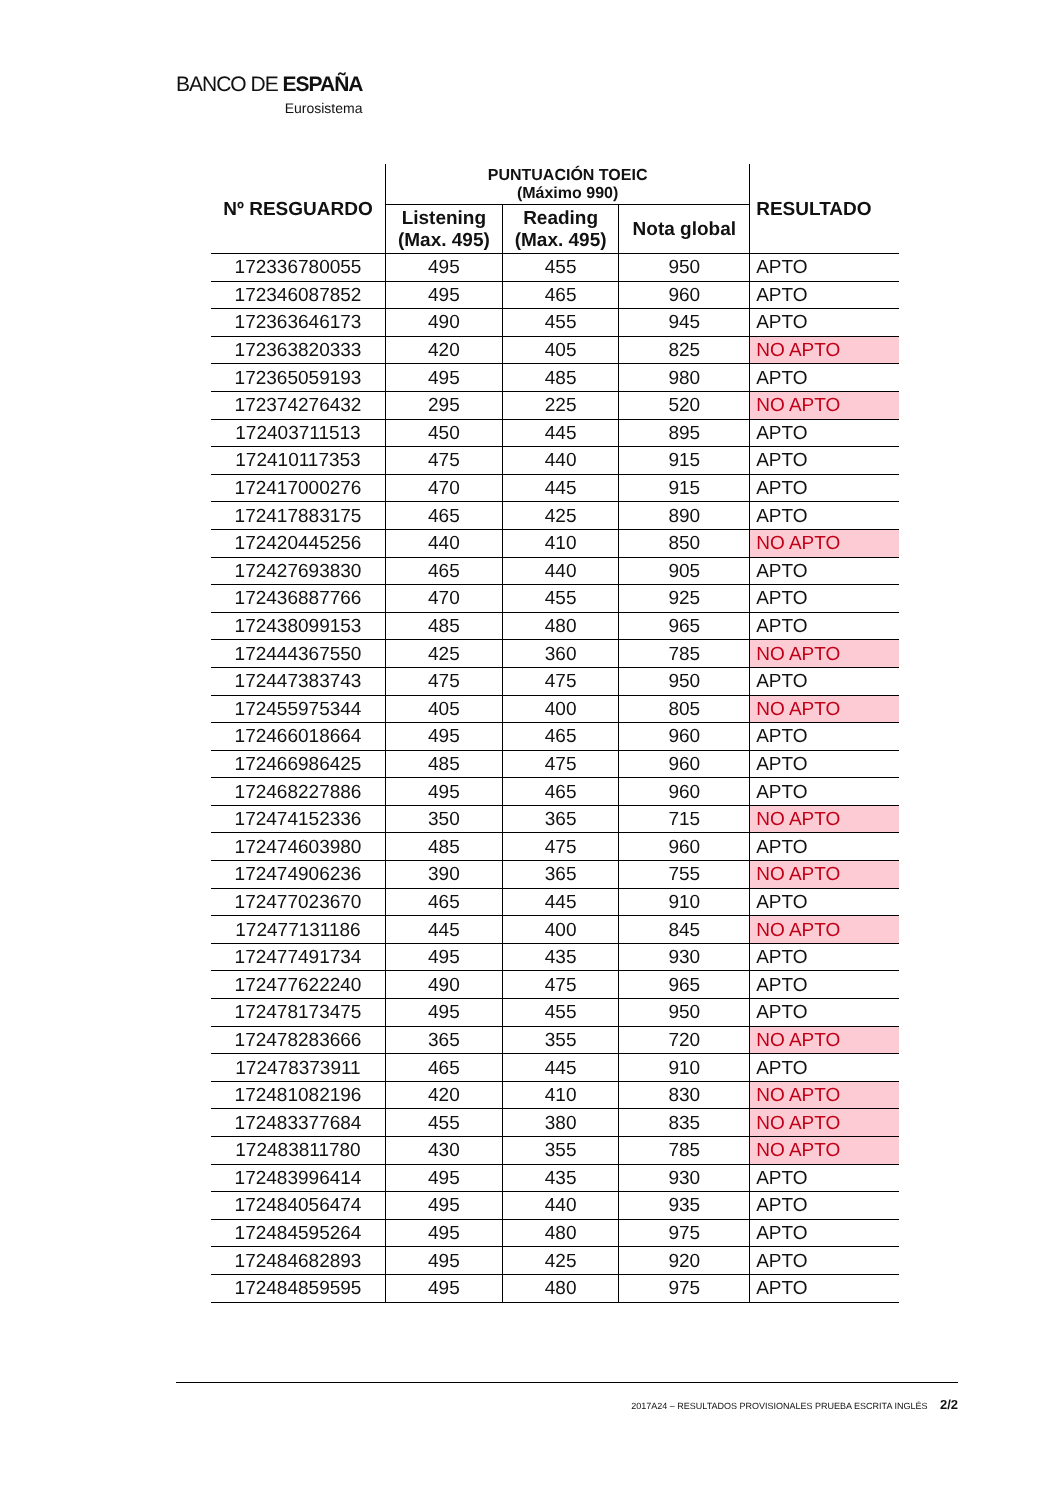BANCO DE ESPAÑA
Eurosistema
| Nº RESGUARDO | PUNTUACIÓN TOEIC (Máximo 990) | | | RESULTADO |
| --- | --- | --- | --- | --- |
| | Listening (Max. 495) | Reading (Max. 495) | Nota global | |
| 172336780055 | 495 | 455 | 950 | APTO |
| 172346087852 | 495 | 465 | 960 | APTO |
| 172363646173 | 490 | 455 | 945 | APTO |
| 172363820333 | 420 | 405 | 825 | NO APTO |
| 172365059193 | 495 | 485 | 980 | APTO |
| 172374276432 | 295 | 225 | 520 | NO APTO |
| 172403711513 | 450 | 445 | 895 | APTO |
| 172410117353 | 475 | 440 | 915 | APTO |
| 172417000276 | 470 | 445 | 915 | APTO |
| 172417883175 | 465 | 425 | 890 | APTO |
| 172420445256 | 440 | 410 | 850 | NO APTO |
| 172427693830 | 465 | 440 | 905 | APTO |
| 172436887766 | 470 | 455 | 925 | APTO |
| 172438099153 | 485 | 480 | 965 | APTO |
| 172444367550 | 425 | 360 | 785 | NO APTO |
| 172447383743 | 475 | 475 | 950 | APTO |
| 172455975344 | 405 | 400 | 805 | NO APTO |
| 172466018664 | 495 | 465 | 960 | APTO |
| 172466986425 | 485 | 475 | 960 | APTO |
| 172468227886 | 495 | 465 | 960 | APTO |
| 172474152336 | 350 | 365 | 715 | NO APTO |
| 172474603980 | 485 | 475 | 960 | APTO |
| 172474906236 | 390 | 365 | 755 | NO APTO |
| 172477023670 | 465 | 445 | 910 | APTO |
| 172477131186 | 445 | 400 | 845 | NO APTO |
| 172477491734 | 495 | 435 | 930 | APTO |
| 172477622240 | 490 | 475 | 965 | APTO |
| 172478173475 | 495 | 455 | 950 | APTO |
| 172478283666 | 365 | 355 | 720 | NO APTO |
| 172478373911 | 465 | 445 | 910 | APTO |
| 172481082196 | 420 | 410 | 830 | NO APTO |
| 172483377684 | 455 | 380 | 835 | NO APTO |
| 172483811780 | 430 | 355 | 785 | NO APTO |
| 172483996414 | 495 | 435 | 930 | APTO |
| 172484056474 | 495 | 440 | 935 | APTO |
| 172484595264 | 495 | 480 | 975 | APTO |
| 172484682893 | 495 | 425 | 920 | APTO |
| 172484859595 | 495 | 480 | 975 | APTO |
2017A24 – RESULTADOS PROVISIONALES PRUEBA ESCRITA INGLÉS 2/2